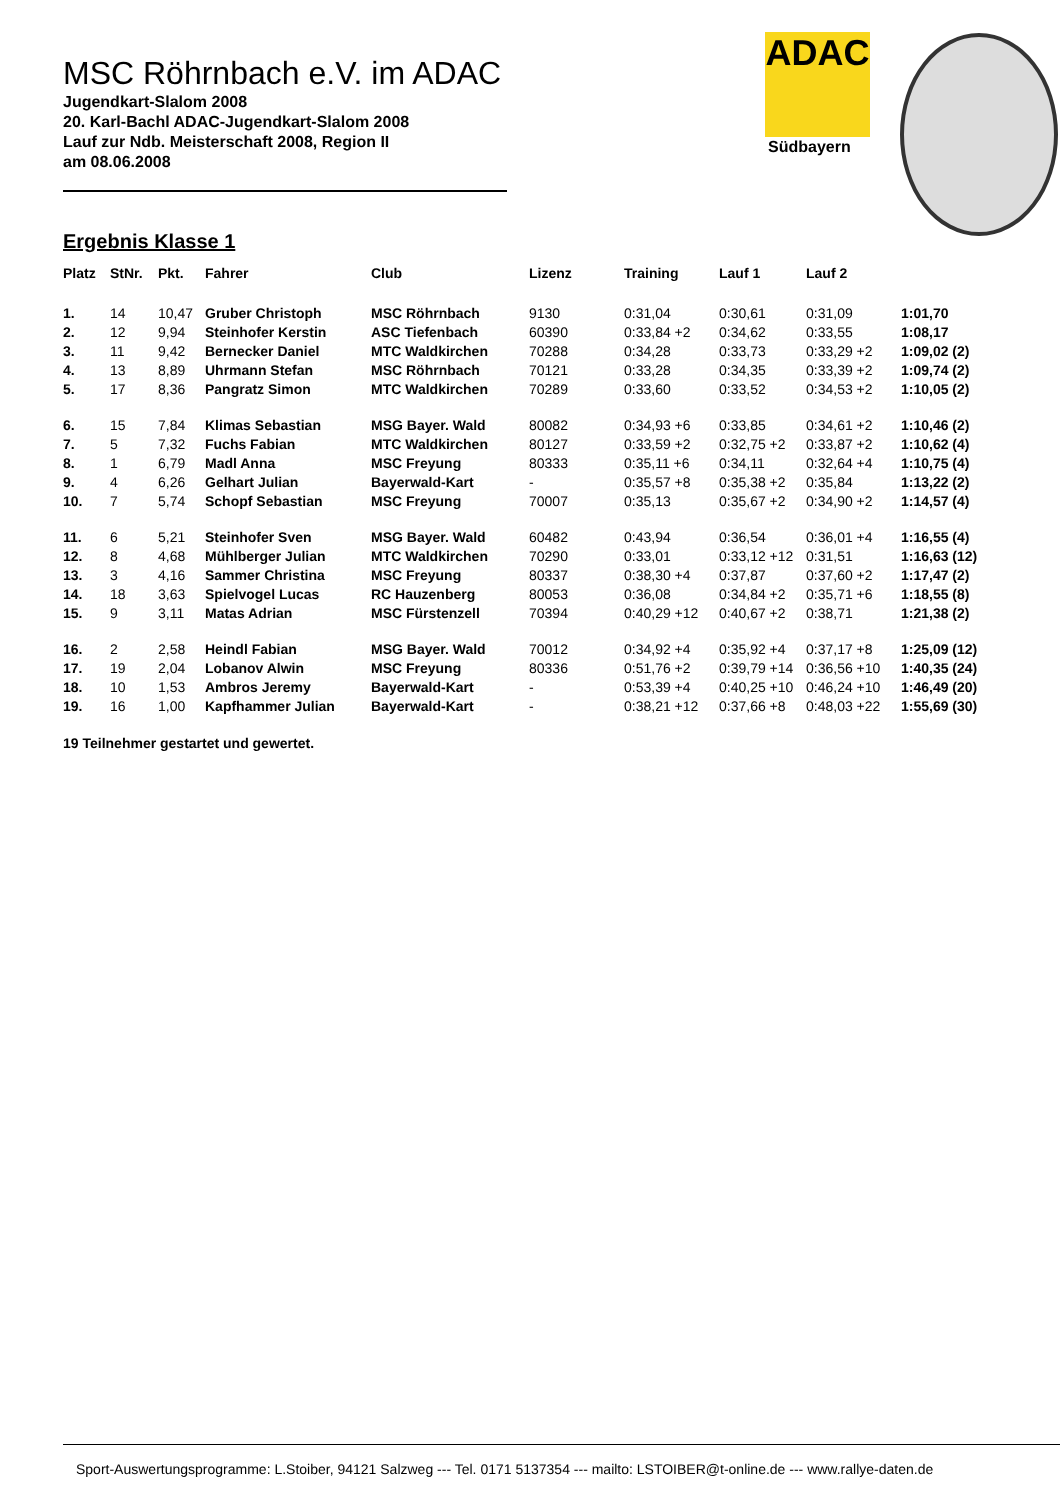ADAC
Südbayern
MSC Röhrnbach e.V. im ADAC
Jugendkart-Slalom 2008
20. Karl-Bachl ADAC-Jugendkart-Slalom 2008
Lauf zur Ndb. Meisterschaft 2008, Region II
am 08.06.2008
Ergebnis Klasse 1
| Platz | StNr. | Pkt. | Fahrer | Club | Lizenz | Training | Lauf 1 | Lauf 2 | |
| --- | --- | --- | --- | --- | --- | --- | --- | --- | --- |
| 1. | 14 | 10,47 | Gruber Christoph | MSC Röhrnbach | 9130 | 0:31,04 | 0:30,61 | 0:31,09 | 1:01,70 |
| 2. | 12 | 9,94 | Steinhofer Kerstin | ASC Tiefenbach | 60390 | 0:33,84 +2 | 0:34,62 | 0:33,55 | 1:08,17 |
| 3. | 11 | 9,42 | Bernecker Daniel | MTC Waldkirchen | 70288 | 0:34,28 | 0:33,73 | 0:33,29 +2 | 1:09,02 (2) |
| 4. | 13 | 8,89 | Uhrmann Stefan | MSC Röhrnbach | 70121 | 0:33,28 | 0:34,35 | 0:33,39 +2 | 1:09,74 (2) |
| 5. | 17 | 8,36 | Pangratz Simon | MTC Waldkirchen | 70289 | 0:33,60 | 0:33,52 | 0:34,53 +2 | 1:10,05 (2) |
| 6. | 15 | 7,84 | Klimas Sebastian | MSG Bayer. Wald | 80082 | 0:34,93 +6 | 0:33,85 | 0:34,61 +2 | 1:10,46 (2) |
| 7. | 5 | 7,32 | Fuchs Fabian | MTC Waldkirchen | 80127 | 0:33,59 +2 | 0:32,75 +2 | 0:33,87 +2 | 1:10,62 (4) |
| 8. | 1 | 6,79 | Madl Anna | MSC Freyung | 80333 | 0:35,11 +6 | 0:34,11 | 0:32,64 +4 | 1:10,75 (4) |
| 9. | 4 | 6,26 | Gelhart Julian | Bayerwald-Kart | - | 0:35,57 +8 | 0:35,38 +2 | 0:35,84 | 1:13,22 (2) |
| 10. | 7 | 5,74 | Schopf Sebastian | MSC Freyung | 70007 | 0:35,13 | 0:35,67 +2 | 0:34,90 +2 | 1:14,57 (4) |
| 11. | 6 | 5,21 | Steinhofer Sven | MSG Bayer. Wald | 60482 | 0:43,94 | 0:36,54 | 0:36,01 +4 | 1:16,55 (4) |
| 12. | 8 | 4,68 | Mühlberger Julian | MTC Waldkirchen | 70290 | 0:33,01 | 0:33,12 +12 | 0:31,51 | 1:16,63 (12) |
| 13. | 3 | 4,16 | Sammer Christina | MSC Freyung | 80337 | 0:38,30 +4 | 0:37,87 | 0:37,60 +2 | 1:17,47 (2) |
| 14. | 18 | 3,63 | Spielvogel Lucas | RC Hauzenberg | 80053 | 0:36,08 | 0:34,84 +2 | 0:35,71 +6 | 1:18,55 (8) |
| 15. | 9 | 3,11 | Matas Adrian | MSC Fürstenzell | 70394 | 0:40,29 +12 | 0:40,67 +2 | 0:38,71 | 1:21,38 (2) |
| 16. | 2 | 2,58 | Heindl Fabian | MSG Bayer. Wald | 70012 | 0:34,92 +4 | 0:35,92 +4 | 0:37,17 +8 | 1:25,09 (12) |
| 17. | 19 | 2,04 | Lobanov Alwin | MSC Freyung | 80336 | 0:51,76 +2 | 0:39,79 +14 | 0:36,56 +10 | 1:40,35 (24) |
| 18. | 10 | 1,53 | Ambros Jeremy | Bayerwald-Kart | - | 0:53,39 +4 | 0:40,25 +10 | 0:46,24 +10 | 1:46,49 (20) |
| 19. | 16 | 1,00 | Kapfhammer Julian | Bayerwald-Kart | - | 0:38,21 +12 | 0:37,66 +8 | 0:48,03 +22 | 1:55,69 (30) |
19 Teilnehmer gestartet und gewertet.
Sport-Auswertungsprogramme: L.Stoiber, 94121 Salzweg --- Tel. 0171 5137354 --- mailto: LSTOIBER@t-online.de --- www.rallye-daten.de